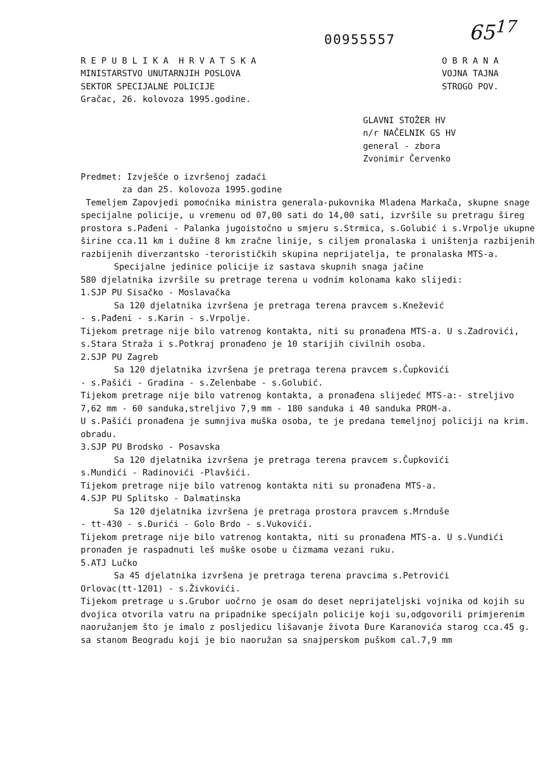00955557
65<sup>17</sup>
R E P U B L I K A H R V A T S K A
MINISTARSTVO UNUTARNJIH POSLOVA
SEKTOR SPECIJALNE POLICIJE
Gračac, 26. kolovoza 1995.godine.
O B R A N A
VOJNA TAJNA
STROGO POV.
GLAVNI STOŽER HV
n/r NAČELNIK GS HV
general - zbora
Zvonimir Červenko
Predmet: Izvješće o izvršenoj zadaći
za dan 25. kolovoza 1995.godine
Temeljem Zapovjedi pomoćnika ministra generala-pukovnika Mladena Markača, skupne snage specijalne policije, u vremenu od 07,00 sati do 14,00 sati, izvršile su pretragu šireg prostora s.Pađeni - Palanka jugoistočno u smjeru s.Strmica, s.Golubić i s.Vrpolje ukupne širine cca.11 km i dužine 8 km zračne linije, s ciljem pronalaska i uništenja razbijenih razbijenih diverzantsko -terorističkih skupina neprijatelja, te pronalaska MTS-a.
Specijalne jedinice policije iz sastava skupnih snaga jačine
580 djelatnika izvršile su pretrage terena u vodnim kolonama kako slijedi:
1.SJP PU Sisačko - Moslavačka
Sa 120 djelatnika izvršena je pretraga terena pravcem s.Knežević
- s.Pađeni - s.Karin - s.Vrpolje.
Tijekom pretrage nije bilo vatrenog kontakta, niti su pronađena MTS-a. U s.Zadrovići, s.Stara Straža i s.Potkraj pronađeno je 10 starijih civilnih osoba.
2.SJP PU Zagreb
Sa 120 djelatnika izvršena je pretraga terena pravcem s.Čupkovići
- s.Pašići - Gradina - s.Zelenbabe - s.Golubić.
Tijekom pretrage nije bilo vatrenog kontakta, a pronađena slijedeć MTS-a:- streljivo 7,62 mm - 60 sanduka,streljivo 7,9 mm - 180 sanduka i 40 sanduka PROM-a.
U s.Pašići pronađena je sumnjiva muška osoba, te je predana temeljnoj policiji na krim. obradu.
3.SJP PU Brodsko - Posavska
Sa 120 djelatnika izvršena je pretraga terena pravcem s.Čupkovići
s.Mundići - Radinovići -Plavšići.
Tijekom pretrage nije bilo vatrenog kontakta niti su pronađena MTS-a.
4.SJP PU Splitsko - Dalmatinska
Sa 120 djelatnika izvršena je pretraga prostora pravcem s.Mrnduše
- tt-430 - s.Đurići - Golo Brdo - s.Vukovići.
Tijekom pretrage nije bilo vatrenog kontakta, niti su pronađena MTS-a. U s.Vundići pronađen je raspadnuti leš muške osobe u čizmama vezani ruku.
5.ATJ Lučko
Sa 45 djelatnika izvršena je pretraga terena pravcima s.Petrovići
Orlovac(tt-1201) - s.Živkovići.
Tijekom pretrage u s.Grubor uočrno je osam do deset neprijateljski vojnika od kojih su dvojica otvorila vatru na pripadnike specijaln policije koji su,odgovorili primjerenim naoružanjem što je imalo z posljedicu lišavanje života Đure Karanovića starog cca.45 g. sa stanom Beogradu koji je bio naoružan sa snajperskom puškom cal.7,9 mm